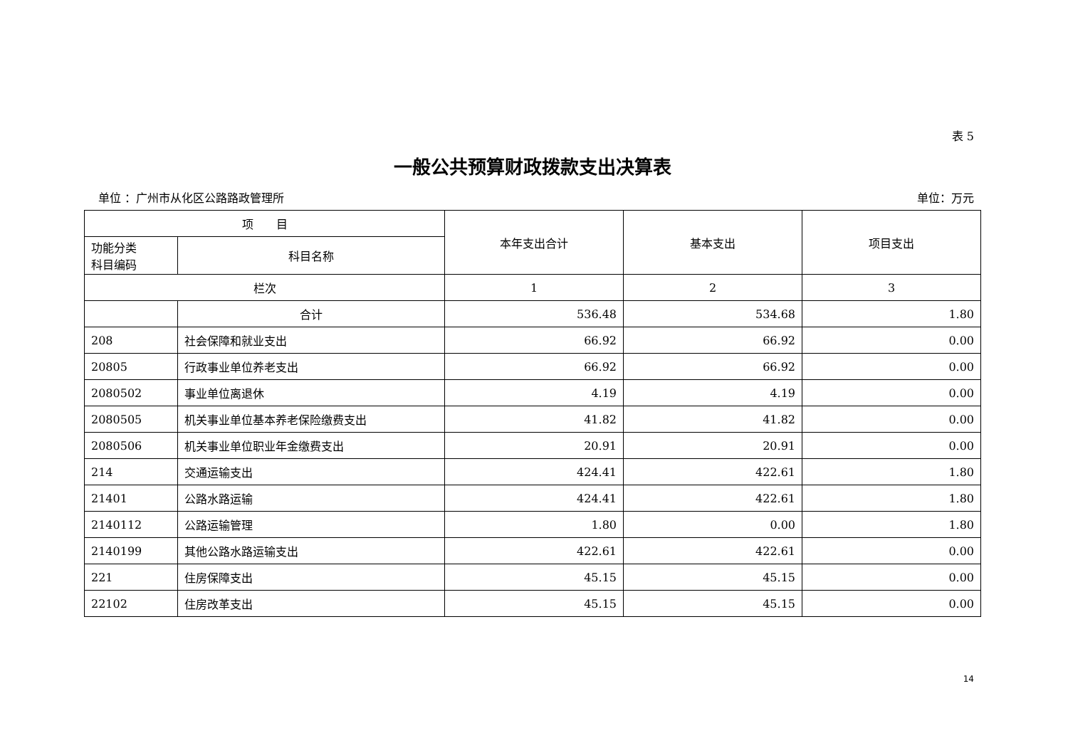表 5
一般公共预算财政拨款支出决算表
单位 ：广州市从化区公路路政管理所 单位：万元
| 项 目 | | 本年支出合计 | 基本支出 | 项目支出 |
| --- | --- | --- | --- | --- |
| 功能分类 科目编码 | 科目名称 | | | |
| 栏次 | | 1 | 2 | 3 |
| | 合计 | 536.48 | 534.68 | 1.80 |
| 208 | 社会保障和就业支出 | 66.92 | 66.92 | 0.00 |
| 20805 | 行政事业单位养老支出 | 66.92 | 66.92 | 0.00 |
| 2080502 | 事业单位离退休 | 4.19 | 4.19 | 0.00 |
| 2080505 | 机关事业单位基本养老保险缴费支出 | 41.82 | 41.82 | 0.00 |
| 2080506 | 机关事业单位职业年金缴费支出 | 20.91 | 20.91 | 0.00 |
| 214 | 交通运输支出 | 424.41 | 422.61 | 1.80 |
| 21401 | 公路水路运输 | 424.41 | 422.61 | 1.80 |
| 2140112 | 公路运输管理 | 1.80 | 0.00 | 1.80 |
| 2140199 | 其他公路水路运输支出 | 422.61 | 422.61 | 0.00 |
| 221 | 住房保障支出 | 45.15 | 45.15 | 0.00 |
| 22102 | 住房改革支出 | 45.15 | 45.15 | 0.00 |
14